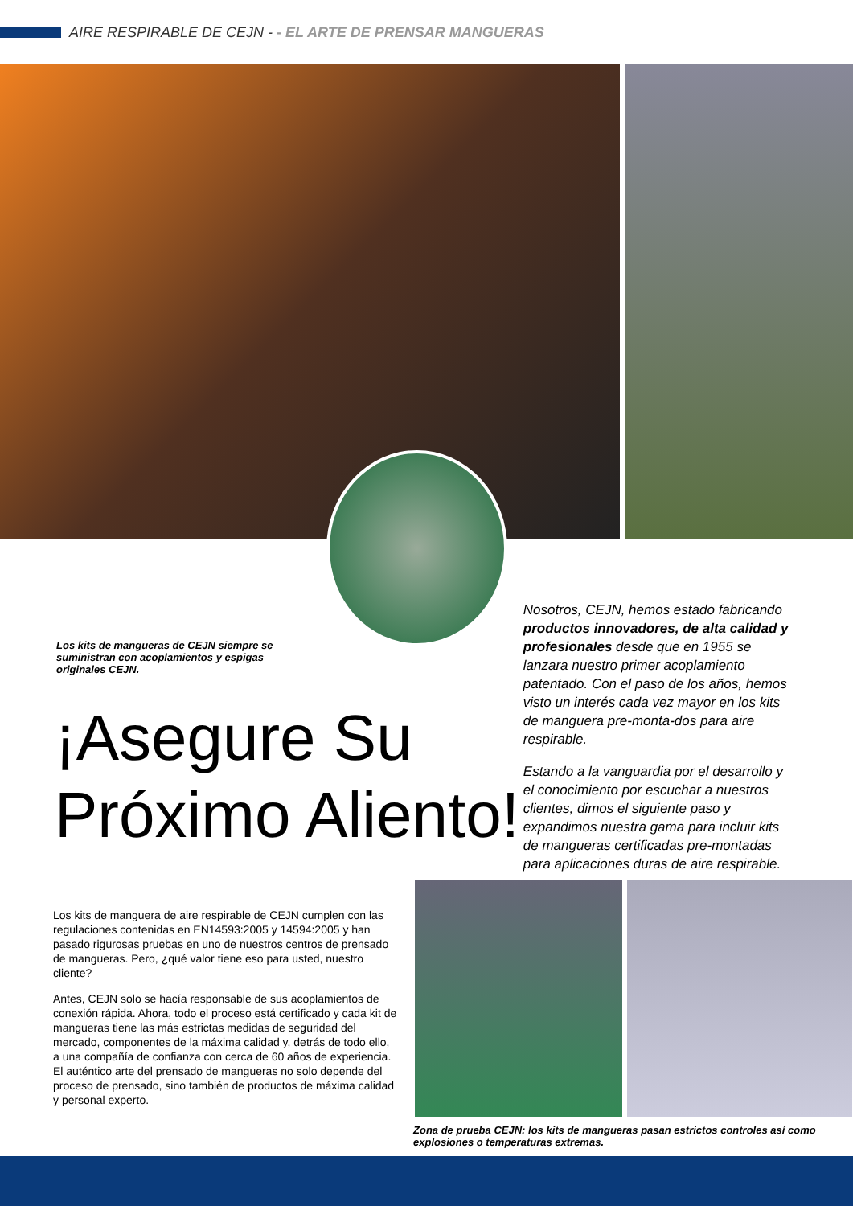AIRE RESPIRABLE DE CEJN - - EL ARTE DE PRENSAR MANGUERAS
Los kits de mangueras de CEJN siempre se suministran con acoplamientos y espigas originales CEJN.
Nosotros, CEJN, hemos estado fabricando productos innovadores, de alta calidad y profesionales desde que en 1955 se lanzara nuestro primer acoplamiento patentado. Con el paso de los años, hemos visto un interés cada vez mayor en los kits de manguera pre-monta-dos para aire respirable.
Estando a la vanguardia por el desarrollo y el conocimiento por escuchar a nuestros clientes, dimos el siguiente paso y expandimos nuestra gama para incluir kits de mangueras certificadas pre-montadas para aplicaciones duras de aire respirable.
¡Asegure Su
Próximo Aliento!
Los kits de manguera de aire respirable de CEJN cumplen con las regulaciones contenidas en EN14593:2005 y 14594:2005 y han pasado rigurosas pruebas en uno de nuestros centros de prensado de mangueras. Pero, ¿qué valor tiene eso para usted, nuestro cliente?
Antes, CEJN solo se hacía responsable de sus acoplamientos de conexión rápida. Ahora, todo el proceso está certificado y cada kit de mangueras tiene las más estrictas medidas de seguridad del mercado, componentes de la máxima calidad y, detrás de todo ello, a una compañía de confianza con cerca de 60 años de experiencia. El auténtico arte del prensado de mangueras no solo depende del proceso de prensado, sino también de productos de máxima calidad y personal experto.
Zona de prueba CEJN: los kits de mangueras pasan estrictos controles así como explosiones o temperaturas extremas.